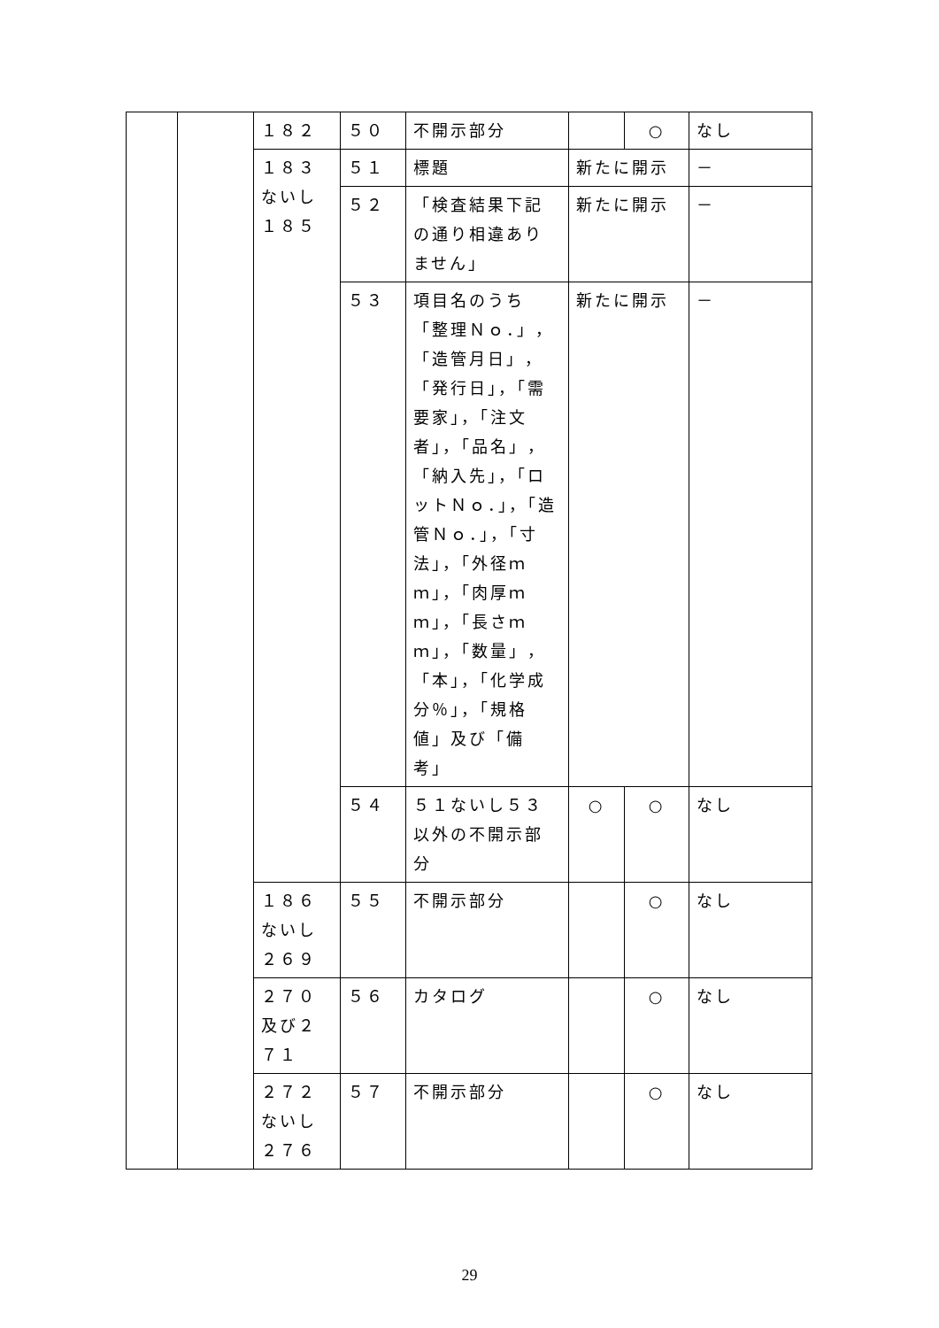| | | １８２ | ５０ | 不開示部分 | | ○ | なし |
| | | １８３ないし１８５ | ５１ | 標題 | 新たに開示 | | － |
| | | | ５２ | 「検査結果下記の通り相違ありません」 | 新たに開示 | | － |
| | | | ５３ | 項目名のうち「整理Ｎｏ．」，「造管月日」，「発行日」，「需要家」，「注文者」，「品名」，「納入先」，「ロットＮｏ．」，「造管Ｎｏ．」，「寸法」，「外径ｍｍ」，「肉厚ｍｍ」，「長さｍｍ」，「数量」，「本」，「化学成分％」，「規格値」及び「備考」 | 新たに開示 | | － |
| | | | ５４ | ５１ないし５３以外の不開示部分 | ○ | ○ | なし |
| | | １８６ないし２６９ | ５５ | 不開示部分 | | ○ | なし |
| | | ２７０及び２７１ | ５６ | カタログ | | ○ | なし |
| | | ２７２ないし２７６ | ５７ | 不開示部分 | | ○ | なし |
29